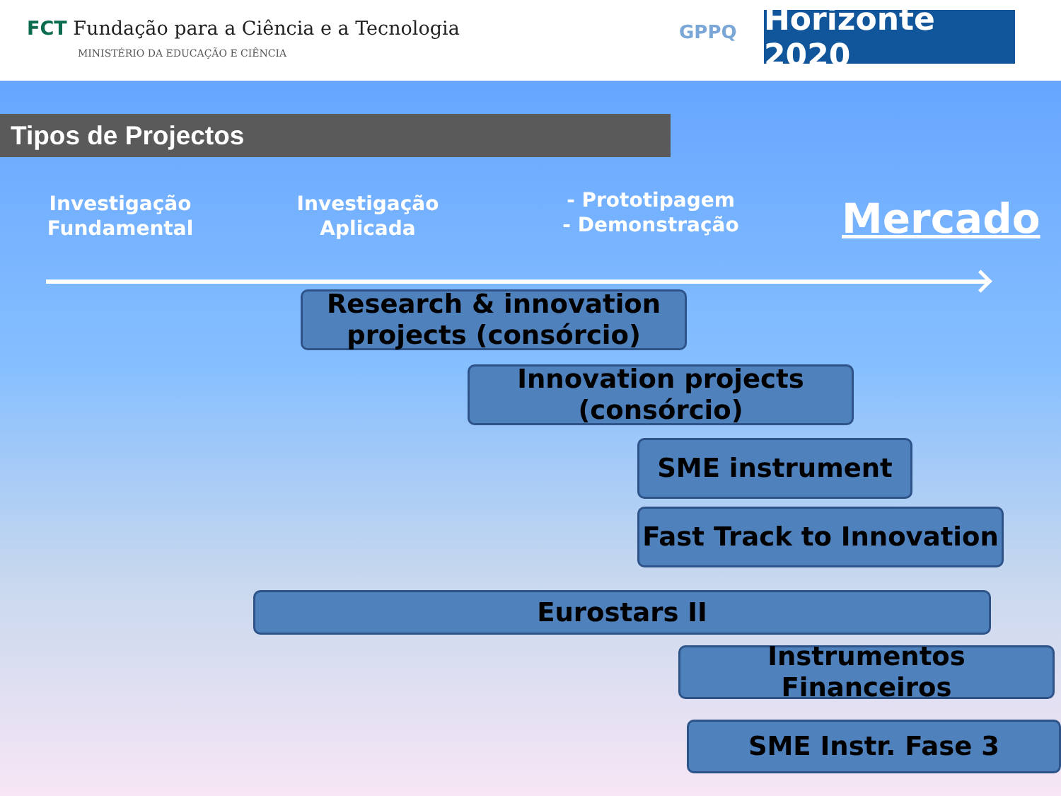FCT Fundação para a Ciência e a Tecnologia
MINISTÉRIO DA EDUCAÇÃO E CIÊNCIA
GPPQ
Horizonte 2020
Tipos de Projectos
Investigação Fundamental
Investigação Aplicada
- Prototipagem
- Demonstração
Mercado
Research & innovation projects (consórcio)
Innovation projects (consórcio)
SME instrument
Fast Track to Innovation
Eurostars II
Instrumentos Financeiros
SME Instr. Fase 3